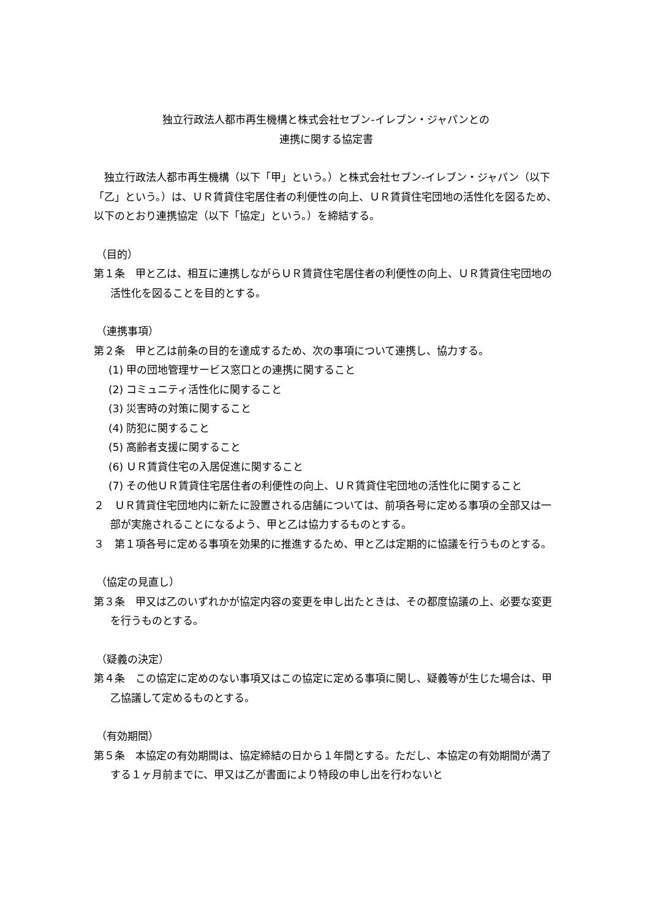独立行政法人都市再生機構と株式会社セブン‐イレブン・ジャパンとの
連携に関する協定書
　独立行政法人都市再生機構（以下「甲」という。）と株式会社セブン‐イレブン・ジャパン（以下「乙」という。）は、ＵＲ賃貸住宅居住者の利便性の向上、ＵＲ賃貸住宅団地の活性化を図るため、以下のとおり連携協定（以下「協定」という。）を締結する。
（目的）
第１条　甲と乙は、相互に連携しながらＵＲ賃貸住宅居住者の利便性の向上、ＵＲ賃貸住宅団地の活性化を図ることを目的とする。
（連携事項）
第２条　甲と乙は前条の目的を達成するため、次の事項について連携し、協力する。
(1) 甲の団地管理サービス窓口との連携に関すること
(2) コミュニティ活性化に関すること
(3) 災害時の対策に関すること
(4) 防犯に関すること
(5) 高齢者支援に関すること
(6) ＵＲ賃貸住宅の入居促進に関すること
(7) その他ＵＲ賃貸住宅居住者の利便性の向上、ＵＲ賃貸住宅団地の活性化に関すること
２　ＵＲ賃貸住宅団地内に新たに設置される店舗については、前項各号に定める事項の全部又は一部が実施されることになるよう、甲と乙は協力するものとする。
３　第１項各号に定める事項を効果的に推進するため、甲と乙は定期的に協議を行うものとする。
（協定の見直し）
第３条　甲又は乙のいずれかが協定内容の変更を申し出たときは、その都度協議の上、必要な変更を行うものとする。
（疑義の決定）
第４条　この協定に定めのない事項又はこの協定に定める事項に関し、疑義等が生じた場合は、甲乙協議して定めるものとする。
（有効期間）
第５条　本協定の有効期間は、協定締結の日から１年間とする。ただし、本協定の有効期間が満了する１ヶ月前までに、甲又は乙が書面により特段の申し出を行わないと